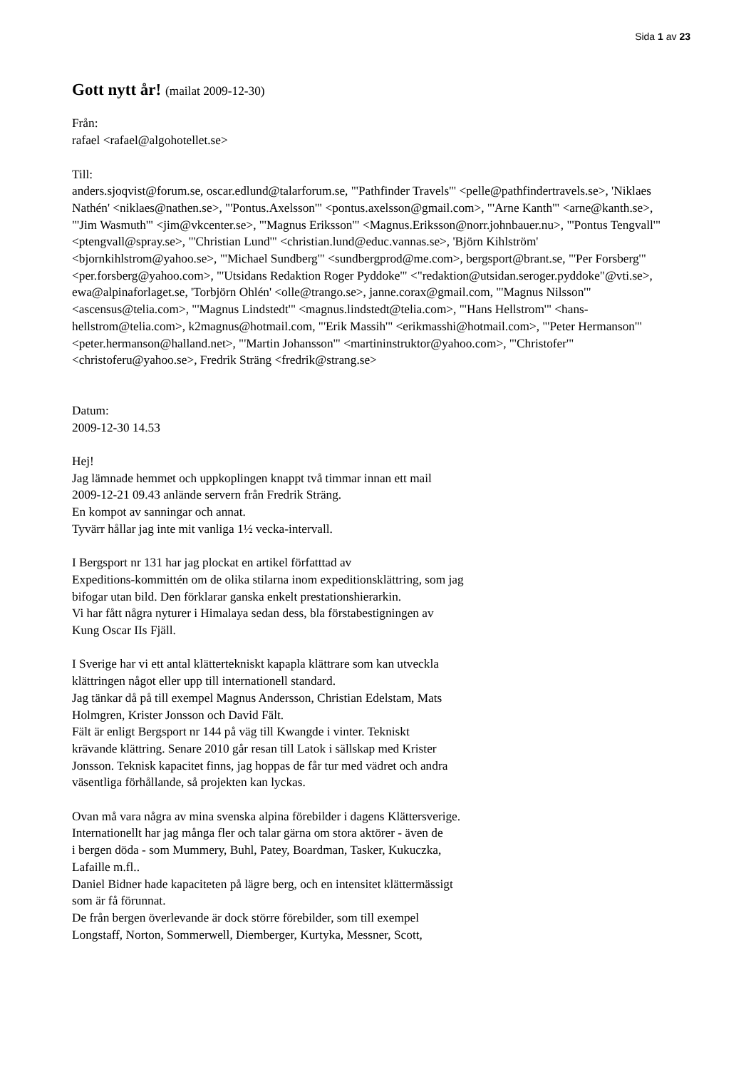Sida 1 av 23
Gott nytt år! (mailat 2009-12-30)
Från:
rafael <rafael@algohotellet.se>
Till:
anders.sjoqvist@forum.se, oscar.edlund@talarforum.se, "'Pathfinder Travels'" <pelle@pathfindertravels.se>, 'Niklaes Nathén' <niklaes@nathen.se>, "'Pontus.Axelsson'" <pontus.axelsson@gmail.com>, "'Arne Kanth'" <arne@kanth.se>, "'Jim Wasmuth'" <jim@vkcenter.se>, "'Magnus Eriksson'" <Magnus.Eriksson@norr.johnbauer.nu>, "'Pontus Tengvall'" <ptengvall@spray.se>, "'Christian Lund'" <christian.lund@educ.vannas.se>, 'Björn Kihlström' <bjornkihlstrom@yahoo.se>, "'Michael Sundberg'" <sundbergprod@me.com>, bergsport@brant.se, "'Per Forsberg'" <per.forsberg@yahoo.com>, "'Utsidans Redaktion Roger Pyddoke'" <"redaktion@utsidan.seroger.pyddoke"@vti.se>, ewa@alpinaforlaget.se, 'Torbjörn Ohlén' <olle@trango.se>, janne.corax@gmail.com, "'Magnus Nilsson'" <ascensus@telia.com>, "'Magnus Lindstedt'" <magnus.lindstedt@telia.com>, "'Hans Hellstrom'" <hans-hellstrom@telia.com>, k2magnus@hotmail.com, "'Erik Massih'" <erikmasshi@hotmail.com>, "'Peter Hermanson'" <peter.hermanson@halland.net>, "'Martin Johansson'" <martininstruktor@yahoo.com>, "'Christofer'" <christoferu@yahoo.se>, Fredrik Sträng <fredrik@strang.se>
Datum:
2009-12-30 14.53
Hej!
Jag lämnade hemmet och uppkoplingen knappt två timmar innan ett mail
2009-12-21 09.43 anlände servern från Fredrik Sträng.
En kompot av sanningar och annat.
Tyvärr hållar jag inte mit vanliga 1½ vecka-intervall.
I Bergsport nr 131 har jag plockat en artikel författtad av
Expeditions-kommittén om de olika stilarna inom expeditionsklättring, som jag
bifogar utan bild. Den förklarar ganska enkelt prestationshierarkin.
Vi har fått några nyturer i Himalaya sedan dess, bla förstabestigningen av
Kung Oscar IIs Fjäll.
I Sverige har vi ett antal klättertekniskt kapapla klättrare som kan utveckla
klättringen något eller upp till internationell standard.
Jag tänkar då på till exempel Magnus Andersson, Christian Edelstam, Mats
Holmgren, Krister Jonsson och David Fält.
Fält är enligt Bergsport nr 144 på väg till Kwangde i vinter. Tekniskt
krävande klättring. Senare 2010 går resan till Latok i sällskap med Krister
Jonsson. Teknisk kapacitet finns, jag hoppas de får tur med vädret och andra
väsentliga förhållande, så projekten kan lyckas.
Ovan må vara några av mina svenska alpina förebilder i dagens Klättersverige.
Internationellt har jag många fler och talar gärna om stora aktörer - även de
i bergen döda - som Mummery, Buhl, Patey, Boardman, Tasker, Kukuczka,
Lafaille m.fl..
Daniel Bidner hade kapaciteten på lägre berg, och en intensitet klättermässigt
som är få förunnat.
De från bergen överlevande är dock större förebilder, som till exempel
Longstaff, Norton, Sommerwell, Diemberger, Kurtyka, Messner, Scott,